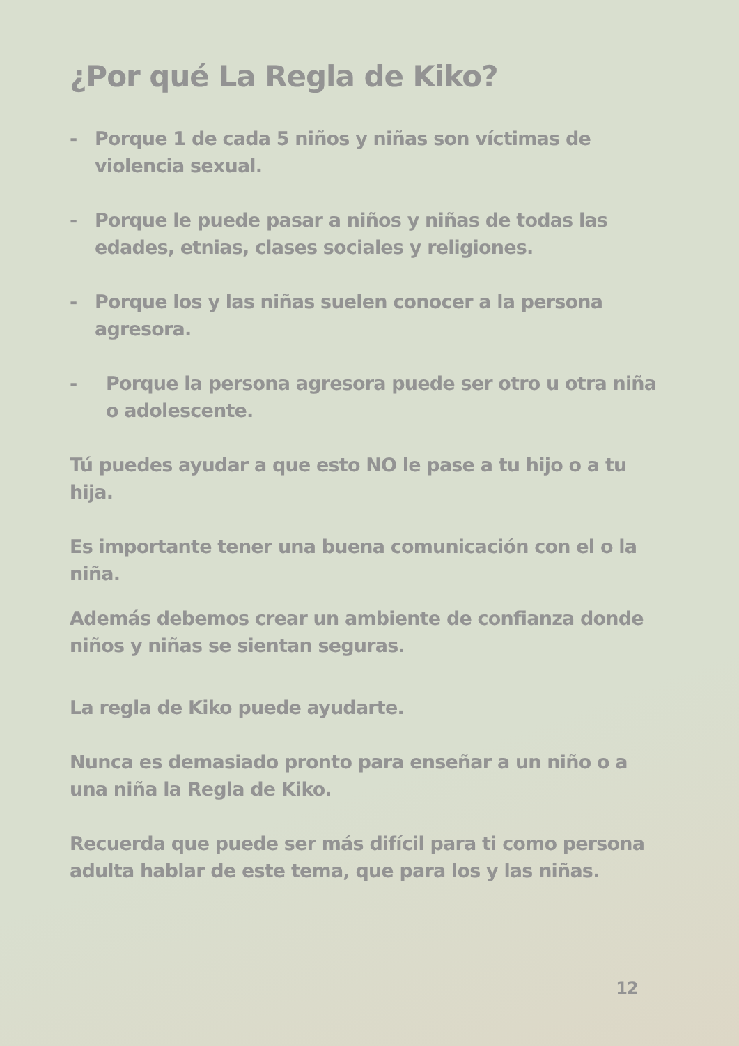¿Por qué La Regla de Kiko?
- Porque 1 de cada 5 niños y niñas son víctimas de violencia sexual.
- Porque le puede pasar a niños y niñas de todas las edades, etnias, clases sociales y religiones.
- Porque los y las niñas suelen conocer a la persona agresora.
- Porque la persona agresora puede ser otro u otra niña o adolescente.
Tú puedes ayudar a que esto NO le pase a tu hijo o a tu hija.
Es importante tener una buena comunicación con el o la niña.
Además debemos crear un ambiente de confianza donde niños y niñas se sientan seguras.
La regla de Kiko puede ayudarte.
Nunca es demasiado pronto para enseñar a un niño o a una niña la Regla de Kiko.
Recuerda que puede ser más difícil para ti como persona adulta hablar de este tema, que para los y las niñas.
12